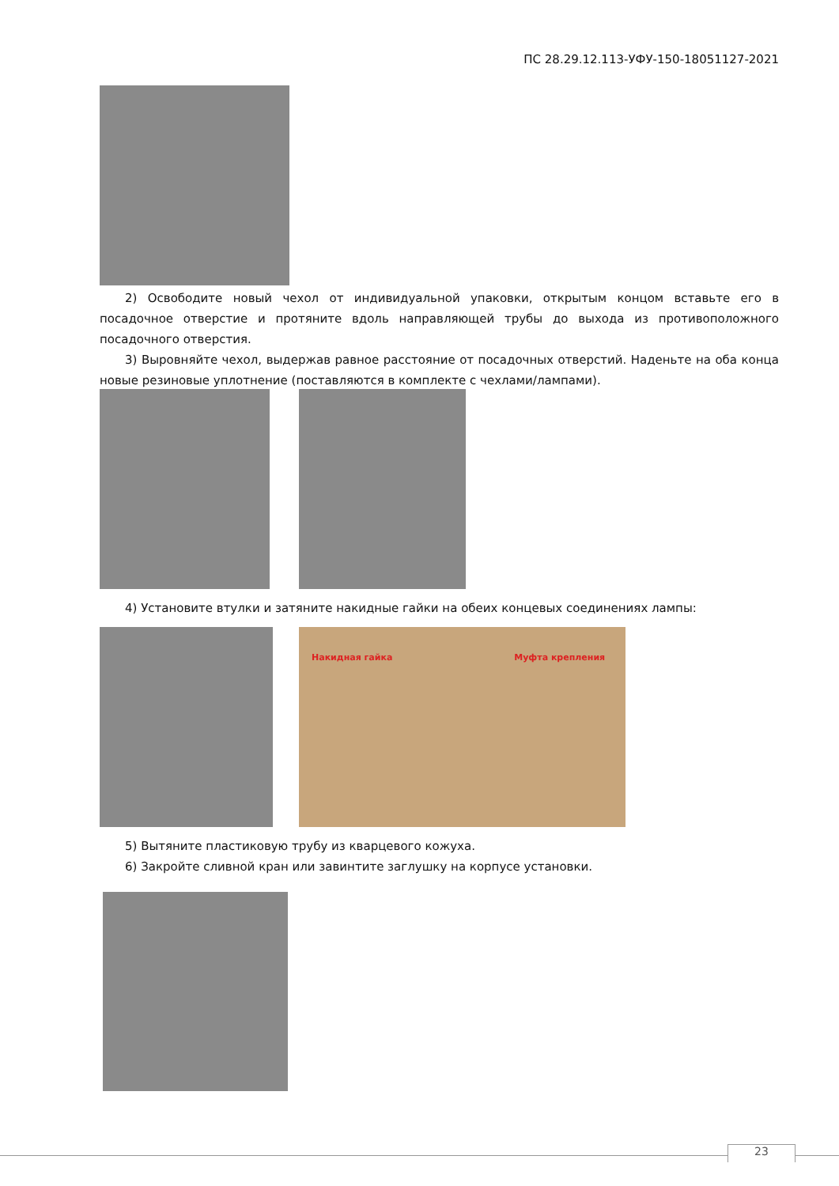ПС 28.29.12.113-УФУ-150-18051127-2021
2) Освободите новый чехол от индивидуальной упаковки, открытым концом вставьте его в посадочное отверстие и протяните вдоль направляющей трубы до выхода из противоположного посадочного отверстия.
3) Выровняйте чехол, выдержав равное расстояние от посадочных отверстий. Наденьте на оба конца новые резиновые уплотнение (поставляются в комплекте с чехлами/лампами).
4) Установите втулки и затяните накидные гайки на обеих концевых соединениях лампы:
Накидная гайка Муфта крепления
5) Вытяните пластиковую трубу из кварцевого кожуха.
6) Закройте сливной кран или завинтите заглушку на корпусе установки.
23